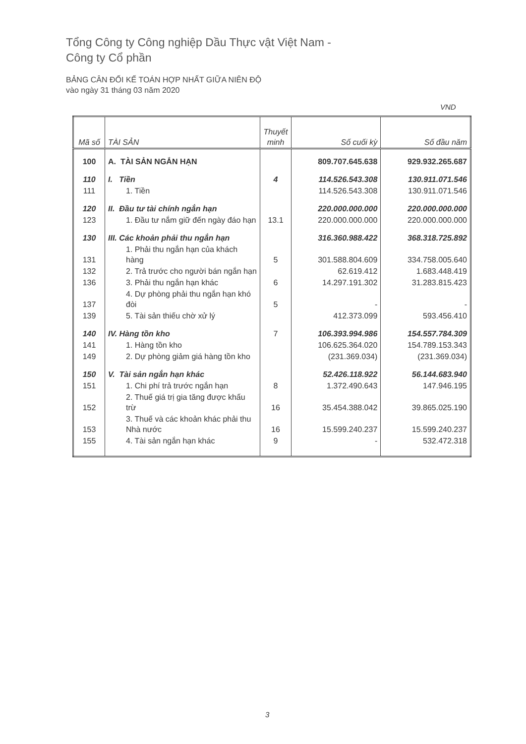Tổng Công ty Công nghiệp Dầu Thực vật Việt Nam -
Công ty Cổ phần
BẢNG CÂN ĐỐI KẾ TOÁN HỢP NHẤT GIỮA NIÊN ĐỘ
vào ngày 31 tháng 03 năm 2020
VND
| Mã số | TÀI SẢN | Thuyết minh | Số cuối kỳ | Số đầu năm |
| --- | --- | --- | --- | --- |
| 100 | A. TÀI SẢN NGẮN HẠN | | 809.707.645.638 | 929.932.265.687 |
| 110 | I. Tiền | 4 | 114.526.543.308 | 130.911.071.546 |
| 111 | 1. Tiền | | 114.526.543.308 | 130.911.071.546 |
| 120 | II. Đầu tư tài chính ngắn hạn | | 220.000.000.000 | 220.000.000.000 |
| 123 | 1. Đầu tư nắm giữ đến ngày đáo hạn | 13.1 | 220.000.000.000 | 220.000.000.000 |
| 130 | III. Các khoản phải thu ngắn hạn | | 316.360.988.422 | 368.318.725.892 |
| 131 | 1. Phải thu ngắn hạn của khách hàng | 5 | 301.588.804.609 | 334.758.005.640 |
| 132 | 2. Trả trước cho người bán ngắn hạn | | 62.619.412 | 1.683.448.419 |
| 136 | 3. Phải thu ngắn hạn khác | 6 | 14.297.191.302 | 31.283.815.423 |
| 137 | 4. Dự phòng phải thu ngắn hạn khó đòi | 5 | - | - |
| 139 | 5. Tài sản thiếu chờ xử lý | | 412.373.099 | 593.456.410 |
| 140 | IV. Hàng tồn kho | 7 | 106.393.994.986 | 154.557.784.309 |
| 141 | 1. Hàng tồn kho | | 106.625.364.020 | 154.789.153.343 |
| 149 | 2. Dự phòng giảm giá hàng tồn kho | | (231.369.034) | (231.369.034) |
| 150 | V. Tài sản ngắn hạn khác | | 52.426.118.922 | 56.144.683.940 |
| 151 | 1. Chi phí trả trước ngắn hạn | 8 | 1.372.490.643 | 147.946.195 |
| 152 | 2. Thuế giá trị gia tăng được khấu trừ | 16 | 35.454.388.042 | 39.865.025.190 |
| 153 | 3. Thuế và các khoản khác phải thu Nhà nước | 16 | 15.599.240.237 | 15.599.240.237 |
| 155 | 4. Tài sản ngắn hạn khác | 9 | - | 532.472.318 |
3